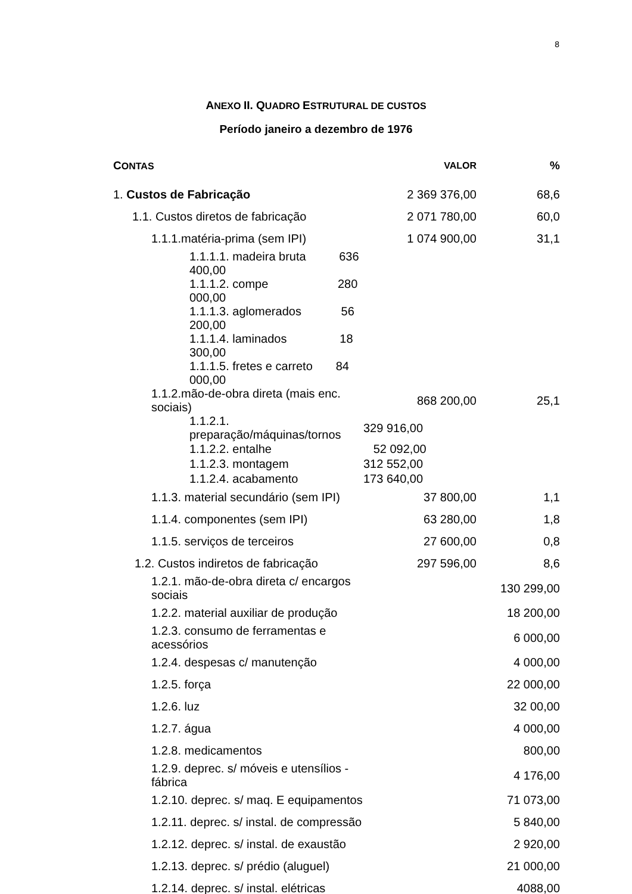8
ANEXO II. QUADRO ESTRUTURAL DE CUSTOS
Período janeiro a dezembro de 1976
| C ONTAS | VALOR | % |
| --- | --- | --- |
| 1. Custos de Fabricação | 2 369 376,00 | 68,6 |
| 1.1. Custos diretos de fabricação | 2 071 780,00 | 60,0 |
| 1.1.1.matéria-prima (sem IPI) | 1 074 900,00 | 31,1 |
| 1.1.1.1. madeira bruta 636 400,00 | | |
| 1.1.1.2. compe 280 000,00 | | |
| 1.1.1.3. aglomerados 56 200,00 | | |
| 1.1.1.4. laminados 18 300,00 | | |
| 1.1.1.5. fretes e carreto 84 000,00 | | |
| 1.1.2.mão-de-obra direta (mais enc. sociais) | 868 200,00 | 25,1 |
| 1.1.2.1. preparação/máquinas/tornos | 329 916,00 | |
| 1.1.2.2. entalhe | 52 092,00 | |
| 1.1.2.3. montagem | 312 552,00 | |
| 1.1.2.4. acabamento | 173 640,00 | |
| 1.1.3. material secundário (sem IPI) | 37 800,00 | 1,1 |
| 1.1.4. componentes (sem IPI) | 63 280,00 | 1,8 |
| 1.1.5. serviços de terceiros | 27 600,00 | 0,8 |
| 1.2. Custos indiretos de fabricação | 297 596,00 | 8,6 |
| 1.2.1. mão-de-obra direta c/ encargos sociais | | 130 299,00 |
| 1.2.2. material auxiliar de produção | | 18 200,00 |
| 1.2.3. consumo de ferramentas e acessórios | | 6 000,00 |
| 1.2.4. despesas c/ manutenção | | 4 000,00 |
| 1.2.5. força | | 22 000,00 |
| 1.2.6. luz | | 32 00,00 |
| 1.2.7. água | | 4 000,00 |
| 1.2.8. medicamentos | | 800,00 |
| 1.2.9. deprec. s/ móveis e utensílios - fábrica | | 4 176,00 |
| 1.2.10. deprec. s/ maq. E equipamentos | | 71 073,00 |
| 1.2.11. deprec. s/ instal. de compressão | | 5 840,00 |
| 1.2.12. deprec. s/ instal. de exaustão | | 2 920,00 |
| 1.2.13. deprec. s/ prédio (aluguel) | | 21 000,00 |
| 1.2.14. deprec. s/ instal. elétricas | | 4088,00 |